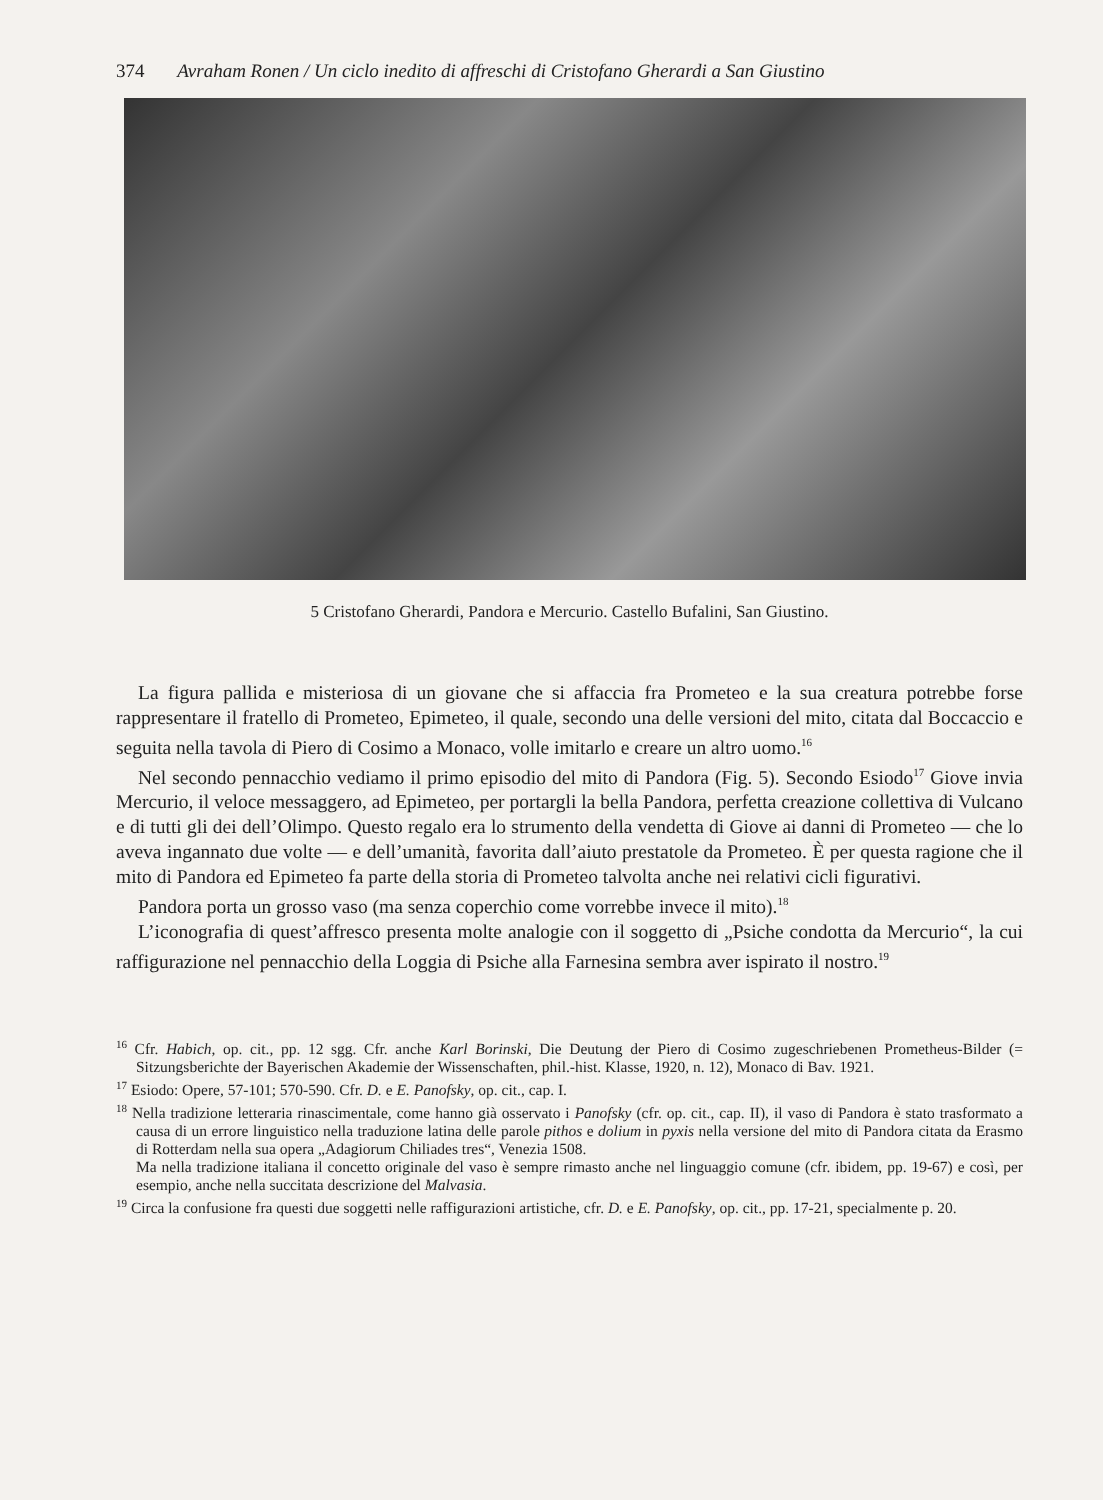374 Avraham Ronen / Un ciclo inedito di affreschi di Cristofano Gherardi a San Giustino
5 Cristofano Gherardi, Pandora e Mercurio. Castello Bufalini, San Giustino.
La figura pallida e misteriosa di un giovane che si affaccia fra Prometeo e la sua creatura potrebbe forse rappresentare il fratello di Prometeo, Epimeteo, il quale, secondo una delle versioni del mito, citata dal Boccaccio e seguita nella tavola di Piero di Cosimo a Monaco, volle imitarlo e creare un altro uomo.<sup>16</sup>
Nel secondo pennacchio vediamo il primo episodio del mito di Pandora (Fig. 5). Secondo Esiodo<sup>17</sup> Giove invia Mercurio, il veloce messaggero, ad Epimeteo, per portargli la bella Pandora, perfetta creazione collettiva di Vulcano e di tutti gli dei dell’Olimpo. Questo regalo era lo strumento della vendetta di Giove ai danni di Prometeo — che lo aveva ingannato due volte — e dell’umanità, favorita dall’aiuto prestatole da Prometeo. È per questa ragione che il mito di Pandora ed Epimeteo fa parte della storia di Prometeo talvolta anche nei relativi cicli figurativi.
Pandora porta un grosso vaso (ma senza coperchio come vorrebbe invece il mito).<sup>18</sup>
L’iconografia di quest’affresco presenta molte analogie con il soggetto di „Psiche condotta da Mercurio“, la cui raffigurazione nel pennacchio della Loggia di Psiche alla Farnesina sembra aver ispirato il nostro.<sup>19</sup>
<sup>16</sup> Cfr. Habich, op. cit., pp. 12 sgg. Cfr. anche Karl Borinski, Die Deutung der Piero di Cosimo zugeschriebenen Prometheus-Bilder (= Sitzungsberichte der Bayerischen Akademie der Wissenschaften, phil.-hist. Klasse, 1920, n. 12), Monaco di Bav. 1921.
<sup>17</sup> Esiodo: Opere, 57-101; 570-590. Cfr. D. e E. Panofsky, op. cit., cap. I.
<sup>18</sup> Nella tradizione letteraria rinascimentale, come hanno già osservato i Panofsky (cfr. op. cit., cap. II), il vaso di Pandora è stato trasformato a causa di un errore linguistico nella traduzione latina delle parole pithos e dolium in pyxis nella versione del mito di Pandora citata da Erasmo di Rotterdam nella sua opera „Adagiorum Chiliades tres“, Venezia 1508.
Ma nella tradizione italiana il concetto originale del vaso è sempre rimasto anche nel linguaggio comune (cfr. ibidem, pp. 19-67) e così, per esempio, anche nella succitata descrizione del Malvasia.
<sup>19</sup> Circa la confusione fra questi due soggetti nelle raffigurazioni artistiche, cfr. D. e E. Panofsky, op. cit., pp. 17-21, specialmente p. 20.